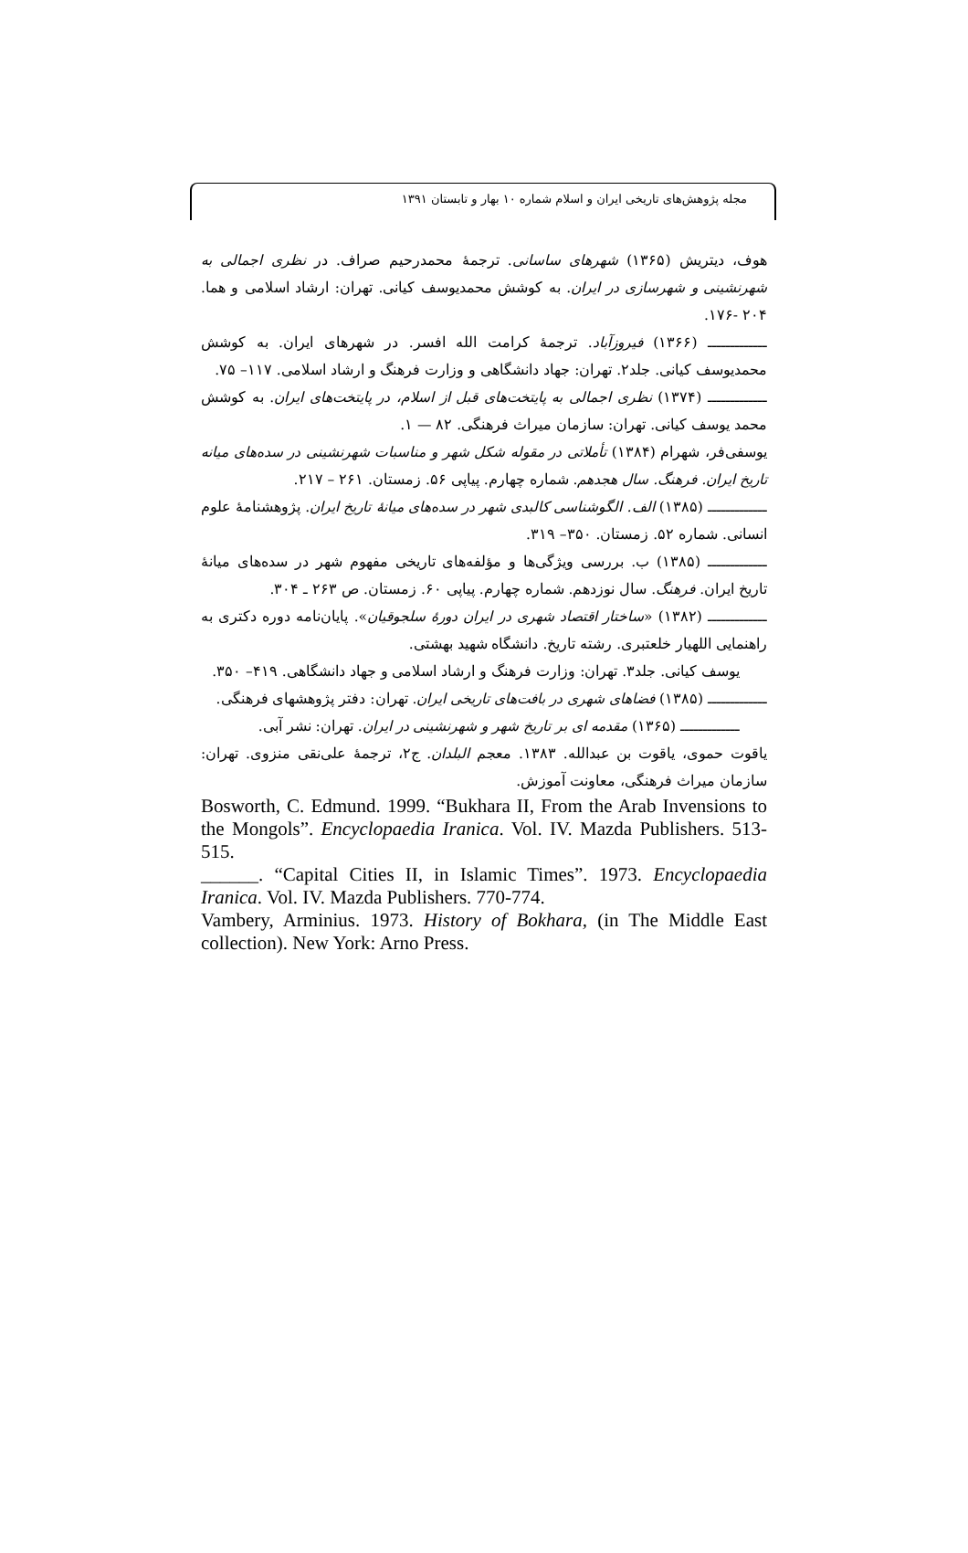مجله پژوهش‌های تاریخی ایران و اسلام شماره ۱۰ بهار و تابستان ۱۳۹۱
هوف، دیتریش (۱۳۶۵) شهرهای ساسانی. ترجمهٔ محمدرحیم صراف. در نظری اجمالی به شهرنشینی و شهرسازی در ایران. به کوشش محمدیوسف کیانی. تهران: ارشاد اسلامی و هما. ۲۰۴ -۱۷۶.
ـــــــــــــ (۱۳۶۶) فیروزآباد. ترجمهٔ کرامت الله افسر. در شهرهای ایران. به کوشش محمدیوسف کیانی. جلد۲. تهران: جهاد دانشگاهی و وزارت فرهنگ و ارشاد اسلامی. ۱۱۷– ۷۵.
ـــــــــــــ (۱۳۷۴) نظری اجمالی به پایتخت‌های قبل از اسلام، در پایتخت‌های ایران. به کوشش محمد یوسف کیانی. تهران: سازمان میراث فرهنگی. ۸۲ — ۱.
یوسفی‌فر، شهرام (۱۳۸۴) تأملاتی در مقوله شکل شهر و مناسبات شهرنشینی در سده‌های میانه تاریخ ایران. فرهنگ. سال هجدهم. شماره چهارم. پیاپی ۵۶. زمستان. ۲۶۱ – ۲۱۷.
ـــــــــــــ (۱۳۸۵) الف. الگوشناسی کالبدی شهر در سده‌های میانهٔ تاریخ ایران. پژوهشنامهٔ علوم انسانی. شماره ۵۲. زمستان. ۳۵۰– ۳۱۹.
ـــــــــــــ (۱۳۸۵) ب. بررسی ویژگی‌ها و مؤلفه‌های تاریخی مفهوم شهر در سده‌های میانهٔ تاریخ ایران. فرهنگ. سال نوزدهم. شماره چهارم. پیاپی ۶۰. زمستان. ص ۲۶۳ ـ ۳۰۴.
ـــــــــــــ (۱۳۸۲) «ساختار اقتصاد شهری در ایران دورهٔ سلجوقیان». پایان‌نامه دوره دکتری به راهنمایی اللهیار خلعتبری. رشته تاریخ. دانشگاه شهید بهشتی.
یوسف کیانی. جلد۳. تهران: وزارت فرهنگ و ارشاد اسلامی و جهاد دانشگاهی. ۴۱۹– ۳۵۰.
ـــــــــــــ (۱۳۸۵) فضاهای شهری در بافت‌های تاریخی ایران. تهران: دفتر پژوهشهای فرهنگی.
ـــــــــــــ (۱۳۶۵) مقدمه ای بر تاریخ شهر و شهرنشینی در ایران. تهران: نشر آبی.
یاقوت حموی، یاقوت بن عبدالله. ۱۳۸۳. معجم البلدان. ج۲، ترجمهٔ علی‌نقی منزوی. تهران: سازمان میراث فرهنگی، معاونت آموزش.
Bosworth, C. Edmund. 1999. “Bukhara II, From the Arab Invensions to the Mongols”. Encyclopaedia Iranica. Vol. IV. Mazda Publishers. 513-515.
______. “Capital Cities II, in Islamic Times”. 1973. Encyclopaedia Iranica. Vol. IV. Mazda Publishers. 770-774.
Vambery, Arminius. 1973. History of Bokhara, (in The Middle East collection). New York: Arno Press.